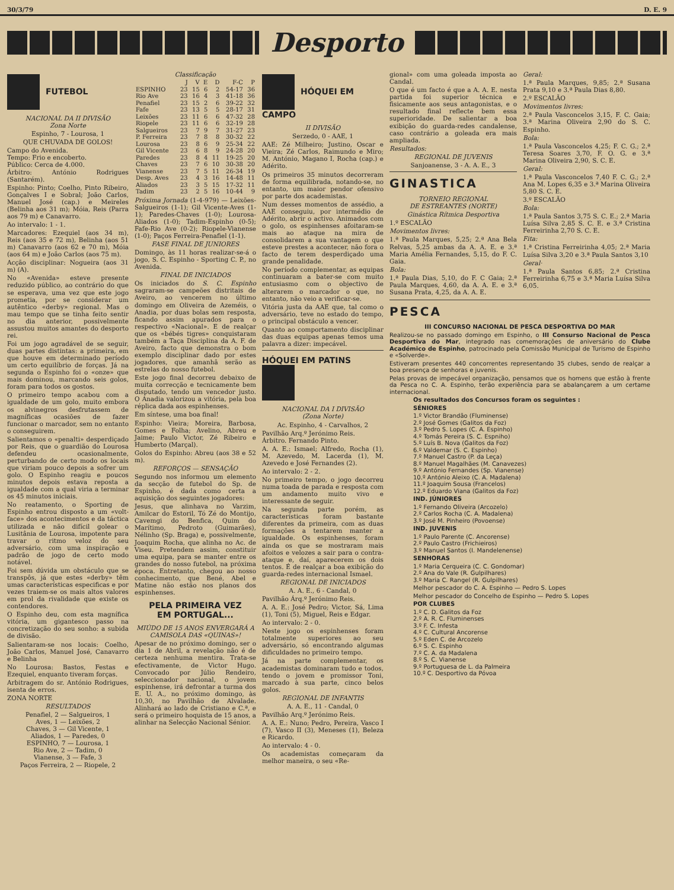30/3/79 D. E. 9
Desporto
FUTEBOL
NACIONAL DA II DIVISÃO
Zona Norte
Espinho, 7 - Lourosa, 1
QUE CHUVADA DE GOLOS!
Campo do Avenida.
Tempo: Frio e encoberto.
Público: Cerca de 4.000.
Árbitro: António Rodrigues (Santarém).
Espinho: Pinto; Coelho, Pinto Ribeiro, Gonçalves I e Sobral; João Carlos, Manuel José (cap.) e Meireles (Belinha aos 31 m); Móia, Reis (Parra aos 79 m) e Canavarro.
Ao intervalo: 1 - 1.
Marcadores: Ezequiel (aos 34 m), Reis (aos 35 e 72 m), Belinha (aos 51 m) Canavarro (aos 62 e 70 m), Móia (aos 64 m) e João Carlos (aos 75 m).
Acção disciplinar: Nogueira (aos 31 m) (A).
No «Avenida» esteve presente reduzido público, ao contrário do que se esperava, uma vez que este jogo prometia, por se considerar um autêntico «derby» regional. Mas o mau tempo que se tinha feito sentir no dia anterior, possivelmente assustou muitos amantes do desporto rei.
Foi um jogo agradável de se seguir, duas partes distintas: a primeira, em que houve em determinado período um certo equilíbrio de forças. Já na segunda o Espinho foi o «onze» que mais dominou, marcando seis golos, foram para todos os gostos.
O primeiro tempo acabou com a igualdade de um golo, muito embora os alvinegros desfrutassem de magníficas ocasiões de fazer funcionar o marcador, sem no entanto o conseguirem.
Salientamos o «penalti» desperdiçado por Reis, que o guardião do Lourosa defendeu ocasionalmente, perturbando de certo modo os locais que viriam pouco depois a sofrer um golo. O Espinho reagiu e poucos minutos depois estava reposta a igualdade com a qual viria a terminar os 45 minutos iniciais.
No reatamento, o Sporting de Espinho entrou disposto a um «volt-face» dos acontecimentos e da táctica utilizada e não difícil golear o Lusitânia de Lourosa, impotente para travar o ritmo veloz do seu adversário, com uma inspiração e padrão de jogo de certo modo notável.
Foi sem dúvida um obstáculo que se transpôs, já que estes «derby» têm umas características especificas e por vezes traiem-se os mais altos valores em prol da rivalidade que existe os contendores.
O Espinho deu, com esta magnífica vitória, um gigantesco passo na concretização do seu sonho: a subida de divisão.
Salientaram-se nos locais: Coelho, João Carlos, Manuel José, Canavarro e Belinha
No Lourosa: Bastos, Festas e Ezequiel, enquanto tiveram forças.
Arbitragem do sr. António Rodrigues, isenta de erros.
ZONA NORTE
RESULTADOS
Penafiel, 2 — Salgueiros, 1
Aves, 1 — Leixões, 2
Chaves, 3 — Gil Vicente, 1
Aliados, 1 — Paredes, 0
ESPINHO, 7 — Lourosa, 1
Rio Ave, 2 — Tadim, 0
Vianense, 3 — Fafe, 3
Paços Ferreira, 2 — Riopele, 2
Classificação
| | J | V | E | D | F-C | P |
| --- | --- | --- | --- | --- | --- | --- |
| ESPINHO | 23 | 15 | 6 | 2 | 54-17 | 36 |
| Rio Ave | 23 | 16 | 4 | 3 | 41-18 | 36 |
| Penafiel | 23 | 15 | 2 | 6 | 39-22 | 32 |
| Fafe | 23 | 13 | 5 | 5 | 28-17 | 31 |
| Leixões | 23 | 11 | 6 | 6 | 47-32 | 28 |
| Riopele | 23 | 11 | 6 | 6 | 32-19 | 28 |
| Salgueiros | 23 | 7 | 9 | 7 | 31-27 | 23 |
| P. Ferreira | 23 | 7 | 8 | 8 | 30-32 | 22 |
| Lourosa | 23 | 8 | 6 | 9 | 25-34 | 22 |
| Gil Vicente | 23 | 6 | 8 | 9 | 24-28 | 20 |
| Paredes | 23 | 8 | 4 | 11 | 19-25 | 20 |
| Chaves | 23 | 7 | 6 | 10 | 30-38 | 20 |
| Vianense | 23 | 7 | 5 | 11 | 26-34 | 19 |
| Desp. Aves | 23 | 4 | 3 | 16 | 14-48 | 11 |
| Aliados | 23 | 3 | 5 | 15 | 17-32 | 11 |
| Tadim | 23 | 2 | 5 | 16 | 10-44 | 9 |
Próxima Jornada (1-4-979) — Leixões-Salgueiros (1-1); Gil Vicente-Aves (1-1); Paredes-Chaves (1-0); Lourosa-Aliados (1-0); Tadim-Espinho (0-5); Fafe-Rio Ave (0-2); Riopele-Vianense (1-0); Paços Ferreira-Penafiel (1-1).
FASE FINAL DE JUNIORES
Domingo, às 11 horas realizar-se-á o jogo, S. C. Espinho - Sporting C. P., no Avenida.
FINAL DE INICIADOS
Os iniciados do S. C. Espinho sagraram-se campeões distritais de Aveiro, ao vencerem no último domingo em Oliveira de Azeméis, o Anadia, por duas bolas sem resposta, ficando assim apurados para o respectivo «Nacional». E de realçar que os «bébés tigres» conquistaram também a Taça Disciplina da A. F. de Aveiro, facto que demonstra o bom exemplo disciplinar dado por estes jogadores, que amanhã serão as estrelas do nosso futebol.
Este jogo final decorreu debaixo de muita correcção e tecnicamente bem disputado, tendo um vencedor justo. O Anadia valorizou a vitória, pela boa réplica dada aos espinhenses.
Em síntese, uma boa final!
Espinho: Vieira; Moreira, Barbosa, Gomes e Folha; Avelino, Abreu e Jaime; Paulo Victor, Zé Ribeiro e Humberto (Marçal).
Golos do Espinho: Abreu (aos 38 e 52 m).
REFORÇOS — SENSAÇÃO
Segundo nos informou um elemento da secção de futebol do Sp. de Espinho, é dada como certa a aquisição dos seguintes jogadores:
Jesus, que alinhava no Varzim, Amilcar do Estoril, Tó Zé do Montijo, Cavemgi do Benfica, Quim do Marítimo, Pedroto (Guimarães), Nélinho (Sp. Braga) e, possivelmente, Joaquim Rocha, que alinha no Ac. de Viseu. Pretendem assim, constituir uma equipa, para se manter entre os grandes do nosso futebol, na próxima época. Entretanto, chegou ao nosso conhecimento, que Bené, Abel e Matine não estão nos planos dos espinhenses.
PELA PRIMEIRA VEZ
EM PORTUGAL...
MIÚDO DE 15 ANOS ENVERGARÁ A CAMISOLA DAS «QUINAS»!
Apesar de no próximo domingo, ser o dia 1 de Abril, a revelação não é de certeza nenhuma mentira. Trata-se efectivamente, de Victor Hugo. Convocado por Júlio Rendeiro, seleccionador nacional, o jovem espinhense, irá defrontar a turma dos E. U. A., no próximo domingo, às 10,30, no Pavilhão de Alvalade. Alinhará ao lado de Cristiano e C.ª, e será o primeiro hoquista de 15 anos, a alinhar na Selecção Nacional Sénior.
HÓQUEI EM CAMPO
II DIVISÃO
Serzedo, 0 - AAE, 1
AAE: Zé Milheiro; Justino, Oscar e Vieira; Zé Carlos, Raimundo e Miro; M. António, Magano I, Rocha (cap.) e Adérito.
Os primeiros 35 minutos decorreram de forma equilibrada, notando-se, no entanto, um maior pendor ofensivo por parte dos academistas.
Num desses momentos de assédio, a AAE conseguiu, por intermédio de Adérito, abrir o activo. Animados com o golo, os espinhenses afoitaram-se mais ao ataque na mira de consolidarem a sua vantagem o que esteve prestes a acontecer, não fora o facto de terem desperdiçado uma grande penalidade.
No período complementar, as equipas continuaram a bater-se com muito entusiasmo com o objectivo de alterarem o marcador o que, no entanto, não veio a verificar-se.
Vitória justa da AAE que, tal como o adversário, teve no estado do tempo, o principal obstáculo a vencer.
Quanto ao comportamento disciplinar das duas equipas apenas temos uma palavra a dizer: impecável.
HÓQUEI EM PATINS
NACIONAL DA I DIVISÃO
(Zona Norte)
Ac. Espinho, 4 - Carvalhos, 2
Pavilhão Arq.º Jerónimo Reis.
Árbitro. Fernando Pinto.
A. A. E.: Ismael; Alfredo, Rocha (1), M. Azevedo, M. Lacerda (1), M. Azevedo e José Fernandes (2).
Ao intervalo: 2 - 2.
No primeiro tempo, o jogo decorreu numa toada de parada e resposta com um andamento muito vivo e interessante de seguir.
Na segunda parte porém, as características foram bastante diferentes da primeira, com as duas formações a tentarem manter a igualdade. Os espinhenses, foram ainda os que se mostraram mais afoitos e velozes a sair para o contra-ataque e, daí, aparecerem os dois tentos. É de realçar a boa exibição do guarda-redes internacional Ismael.
REGIONAL DE INICIADOS
A. A. E., 6 - Candal, 0
Pavilhão Árq.º Jerónimo Reis.
A. A. E.: José Pedro; Victor, Sá, Lima (1), Toni (5), Miguel, Reis e Edgar.
Ao intervalo: 2 - 0.
Neste jogo os espinhenses foram totalmente superiores ao seu adversário, só encontrando algumas dificuldades no primeiro tempo.
Já na parte complementar, os academistas dominaram tudo e todos, tendo o jovem e promissor Toni, marcado à sua parte, cinco belos golos.
REGIONAL DE INFANTIS
A. A. E., 11 - Candal, 0
Pavilhão Arq.º Jerónimo Reis.
A. A. E.: Nuno; Pedro, Pereira, Vasco I (7), Vasco II (3), Meneses (1), Beleza e Ricardo.
Ao intervalo: 4 - 0.
Os academistas começaram da melhor maneira, o seu «Re-
gional» com uma goleada imposta ao Candal.
O que é um facto é que a A. A. E. nesta partida foi superior técnica e fisicamente aos seus antagonistas, e o resultado final reflecte bem essa superioridade. De salientar a boa exibição do guarda-redes candalense, caso contrário a goleada era mais ampliada.
Resultados:
REGIONAL DE JUVENIS
Sanjoanense, 3 - A. A. E., 3
GINASTICA
TORNEIO REGIONAL
DE ESTREANTES (NORTE)
Ginástica Rítmica Desportiva
1.º ESCALÃO
Movimentos livres:
1.ª Paula Marques, 5,25; 2.ª Ana Bela Relvas, 5,25 ambas da A. A. E. e 3.ª Maria Amélia Fernandes, 5,15, do F. C. Gaia.
Bola:
1.ª Paula Dias, 5,10, do F. C Gaia; 2.ª Paula Marques, 4,60, da A. A. E. e 3.ª Susana Prata, 4,25, da A. A. E.
Geral:
1.ª Paula Marques, 9,85; 2.ª Susana Prata 9,10 e 3.ª Paula Dias 8,80.
2.º ESCALÃO
Movimentos livres:
2.ª Paula Vasconcelos 3,15, F. C. Gaia; 3.ª Marina Oliveira 2,90 do S. C. Espinho.
Bola:
1.ª Paula Vasconcelos 4,25; F. C. G.; 2.ª Teresa Soares 3,70, F. O. G. e 3.ª Marina Oliveira 2,90, S. C. E.
Geral:
1.ª Paula Vasconcelos 7,40 F. C. G.; 2.ª Ana M. Lopes 6,35 e 3.ª Marina Oliveira 5,80 S. C. E.
3.º ESCALÃO
Bola:
1.ª Paula Santos 3,75 S. C. E.; 2.ª Maria Luísa Silva 2,85 S. C. E. e 3.ª Cristina Ferreirinha 2,70 S. C. E.
Fita:
1.ª Cristina Ferreirinha 4,05; 2.ª Maria Luísa Silva 3,20 e 3.ª Paula Santos 3,10
Geral·
1.ª Paula Santos 6,85; 2.ª Cristina Ferreirinha 6,75 e 3.ª Maria Luísa Silva 6,05.
PESCA
III CONCURSO NACIONAL DE PESCA DESPORTIVA DO MAR
Realizou-se no passado domingo em Espinho, o III Consurso Nacional de Pesca Desportiva do Mar, integrado nas comemorações de aniversário do Clube Académico de Espinho, patrocinado pela Comissão Municipal de Turismo de Espinho e «Solverde».
Estiveram presentes 440 concorrentes representando 35 clubes, sendo de realçar a boa presença de senhoras e juvenis.
Pelas provas de impecável organização, pensamos que os homens que estão à frente da Pesca no C. A. Espinho, terão experiência para se abalançarem a um certame internacional.
Os resultados dos Concursos foram os seguintes :
SÉNIORES
1.º Victor Brandão (Fluminense)
2.º José Gomes (Galitos da Foz)
3.º Pedro S. Lopes (C. A. Espinho)
4.º Tomás Pereira (S. C. Espniho)
5.º Luís B. Nova (Galitos da Foz)
6.º Valdemar (S. C. Espinho)
7.º Manuel Castro (P. da Leça)
8.º Manuel Magalhães (M. Canavezes)
9.º António Fernandes (Sp. Vianense)
10.º António Aleixo (C. A. Madalena)
11.º Joaquim Sousa (Francelos)
12.º Eduardo Viana (Galitos da Foz)
IND. JÚNIORES
1.º Fernando Oliveira (Arcozelo)
2.º Carlos Rocha (C. A. Madalena)
3.º José M. Pinheiro (Povoense)
IND. JUVENIS
1.º Paulo Parente (C. Ancorense)
2.º Paulo Castro (Frichieiros)
3.º Manuel Santos (I. Mandelenense)
SENHORAS
1.º Maria Cerqueira (C. C. Gondomar)
2.º Ana do Vale (R. Gulpilhares)
3.º Maria C. Rangel (R. Gulpilhares)
Melhor pescador do C. A. Espinho — Pedro S. Lopes
Melhor pescador do Concelho de Espinho — Pedro S. Lopes
POR CLUBES
1.º C. D. Galitos da Foz
2.º A. R. C. Fluminenses
3.º F. C. Infesta
4.º C. Cultural Ancorense
5.º Eden C. de Arcozelo
6.º S. C. Espinho
7.º C. A. da Madalena
8.º S. C. Vianense
9.º Portuguesa de L. da Palmeira
10.º C. Desportivo da Póvoa